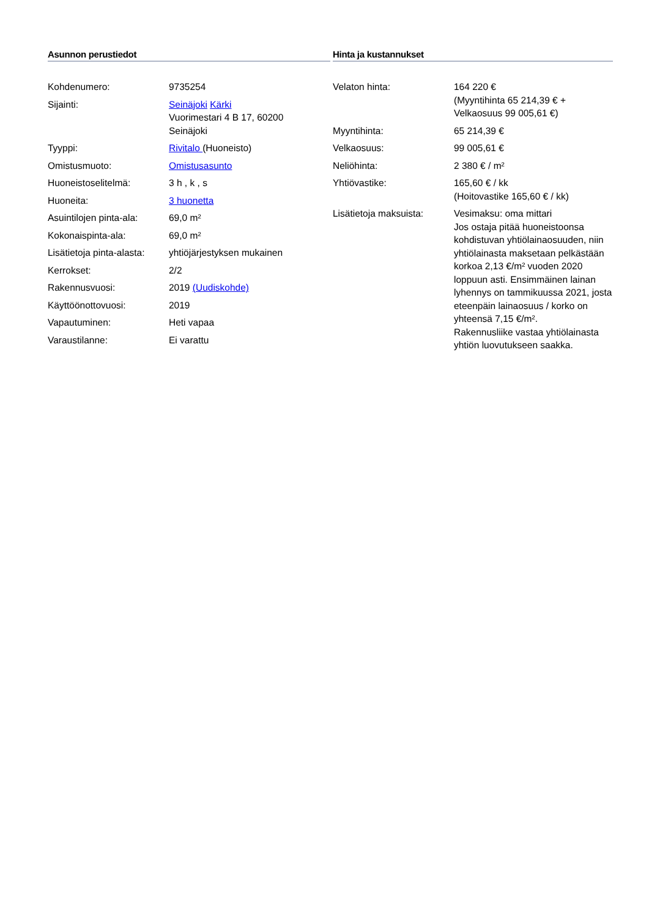Asunnon perustiedot
| Kohdenumero: | 9735254 |
| Sijainti: | Seinäjoki Kärki Vuorimestari 4 B 17, 60200 Seinäjoki |
| Tyyppi: | Rivitalo (Huoneisto) |
| Omistusmuoto: | Omistusasunto |
| Huoneistoselitelmä: | 3 h , k , s |
| Huoneita: | 3 huonetta |
| Asuintilojen pinta-ala: | 69,0 m² |
| Kokonaispinta-ala: | 69,0 m² |
| Lisätietoja pinta-alasta: | yhtiöjärjestyksen mukainen |
| Kerrokset: | 2/2 |
| Rakennusvuosi: | 2019 (Uudiskohde) |
| Käyttöönottovuosi: | 2019 |
| Vapautuminen: | Heti vapaa |
| Varaustilanne: | Ei varattu |
Hinta ja kustannukset
| Velaton hinta: | 164 220 € (Myyntihinta 65 214,39 € + Velkaosuus 99 005,61 €) |
| Myyntihinta: | 65 214,39 € |
| Velkaosuus: | 99 005,61 € |
| Neliöhinta: | 2 380 € / m² |
| Yhtiövastike: | 165,60 € / kk (Hoitovastike 165,60 € / kk) |
| Lisätietoja maksuista: | Vesimaksu: oma mittari Jos ostaja pitää huoneistoonsa kohdistuvan yhtiölainaosuuden, niin yhtiölainasta maksetaan pelkästään korkoa 2,13 €/m² vuoden 2020 loppuun asti. Ensimmäinen lainan lyhennys on tammikuussa 2021, josta eteenpäin lainaosuus / korko on yhteensä 7,15 €/m². Rakennusliike vastaa yhtiölainasta yhtiön luovutukseen saakka. |